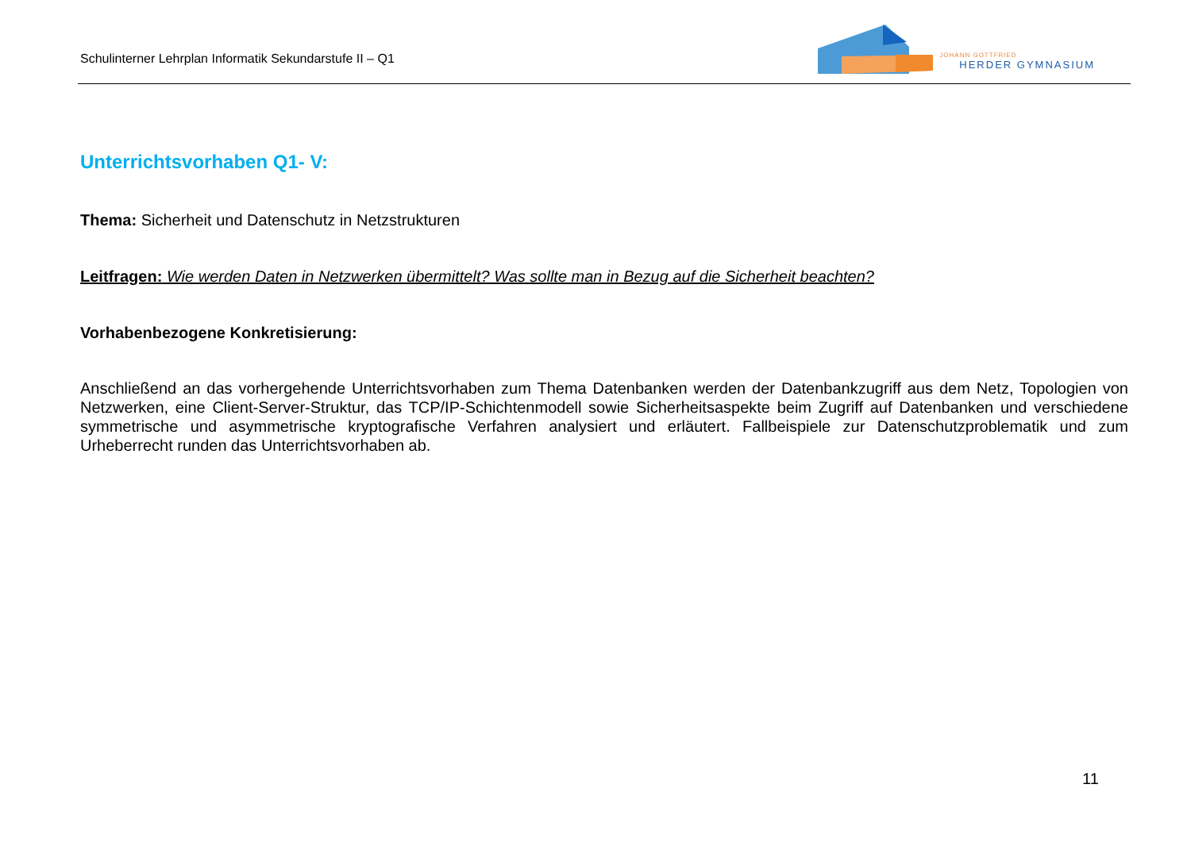Schulinterner Lehrplan Informatik Sekundarstufe II – Q1
JOHANN GOTTFRIED
HERDER GYMNASIUM
Unterrichtsvorhaben Q1- V:
Thema: Sicherheit und Datenschutz in Netzstrukturen
Leitfragen: Wie werden Daten in Netzwerken übermittelt? Was sollte man in Bezug auf die Sicherheit beachten?
Vorhabenbezogene Konkretisierung:
Anschließend an das vorhergehende Unterrichtsvorhaben zum Thema Datenbanken werden der Datenbankzugriff aus dem Netz, Topologien von Netzwerken, eine Client-Server-Struktur, das TCP/IP-Schichtenmodell sowie Sicherheitsaspekte beim Zugriff auf Datenbanken und verschiedene symmetrische und asymmetrische kryptografische Verfahren analysiert und erläutert. Fallbeispiele zur Datenschutzproblematik und zum Urheberrecht runden das Unterrichtsvorhaben ab.
11